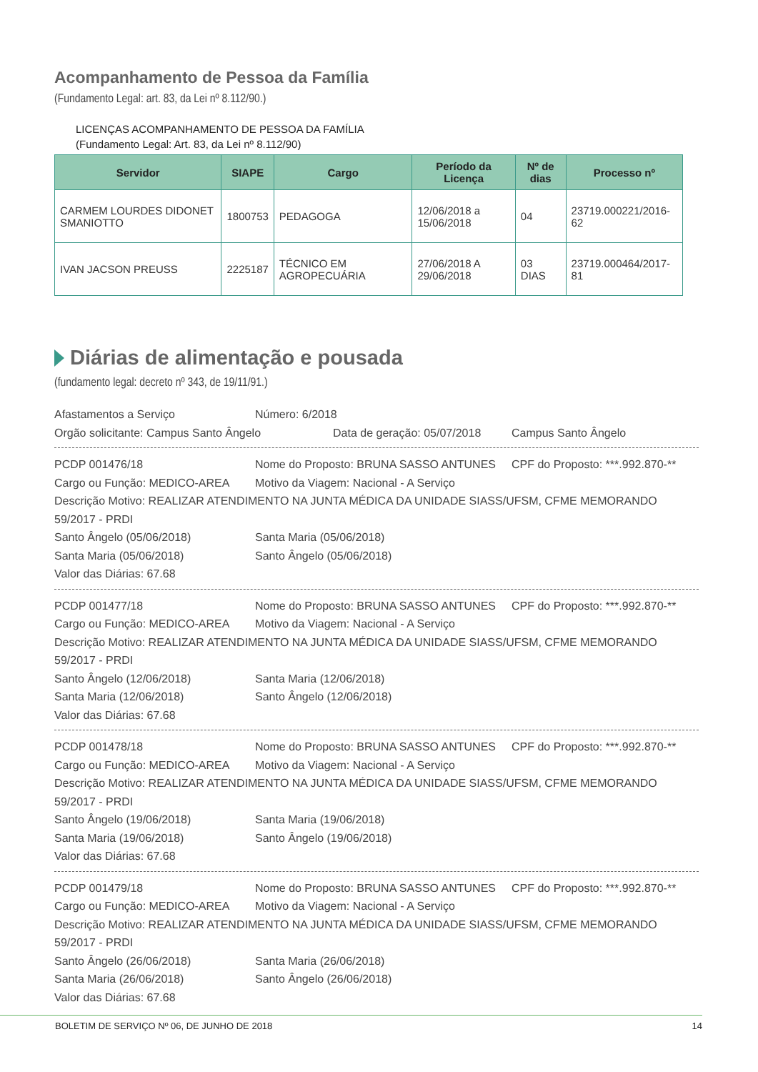Acompanhamento de Pessoa da Família
(Fundamento Legal: art. 83, da Lei nº 8.112/90.)
LICENÇAS ACOMPANHAMENTO DE PESSOA DA FAMÍLIA
(Fundamento Legal: Art. 83, da Lei nº 8.112/90)
| Servidor | SIAPE | Cargo | Período da Licença | Nº de dias | Processo nº |
| --- | --- | --- | --- | --- | --- |
| CARMEM LOURDES DIDONET SMANIOTTO | 1800753 | PEDAGOGA | 12/06/2018 a 15/06/2018 | 04 | 23719.000221/2016-62 |
| IVAN JACSON PREUSS | 2225187 | TÉCNICO EM AGROPECUÁRIA | 27/06/2018 A 29/06/2018 | 03 DIAS | 23719.000464/2017-81 |
Diárias de alimentação e pousada
(fundamento legal: decreto nº 343, de 19/11/91.)
Afastamentos a Serviço Número: 6/2018
Orgão solicitante: Campus Santo Ângelo Data de geração: 05/07/2018
Campus Santo Ângelo
PCDP 001476/18 Nome do Proposto: BRUNA SASSO ANTUNES CPF do Proposto: ***.992.870-**
Cargo ou Função: MEDICO-AREA Motivo da Viagem: Nacional - A Serviço
Descrição Motivo: REALIZAR ATENDIMENTO NA JUNTA MÉDICA DA UNIDADE SIASS/UFSM, CFME MEMORANDO 59/2017 - PRDI
Santo Ângelo (05/06/2018) Santa Maria (05/06/2018)
Santa Maria (05/06/2018) Santo Ângelo (05/06/2018)
Valor das Diárias: 67.68
PCDP 001477/18 Nome do Proposto: BRUNA SASSO ANTUNES CPF do Proposto: ***.992.870-**
Cargo ou Função: MEDICO-AREA Motivo da Viagem: Nacional - A Serviço
Descrição Motivo: REALIZAR ATENDIMENTO NA JUNTA MÉDICA DA UNIDADE SIASS/UFSM, CFME MEMORANDO 59/2017 - PRDI
Santo Ângelo (12/06/2018) Santa Maria (12/06/2018)
Santa Maria (12/06/2018) Santo Ângelo (12/06/2018)
Valor das Diárias: 67.68
PCDP 001478/18 Nome do Proposto: BRUNA SASSO ANTUNES CPF do Proposto: ***.992.870-**
Cargo ou Função: MEDICO-AREA Motivo da Viagem: Nacional - A Serviço
Descrição Motivo: REALIZAR ATENDIMENTO NA JUNTA MÉDICA DA UNIDADE SIASS/UFSM, CFME MEMORANDO 59/2017 - PRDI
Santo Ângelo (19/06/2018) Santa Maria (19/06/2018)
Santa Maria (19/06/2018) Santo Ângelo (19/06/2018)
Valor das Diárias: 67.68
PCDP 001479/18 Nome do Proposto: BRUNA SASSO ANTUNES CPF do Proposto: ***.992.870-**
Cargo ou Função: MEDICO-AREA Motivo da Viagem: Nacional - A Serviço
Descrição Motivo: REALIZAR ATENDIMENTO NA JUNTA MÉDICA DA UNIDADE SIASS/UFSM, CFME MEMORANDO 59/2017 - PRDI
Santo Ângelo (26/06/2018) Santa Maria (26/06/2018)
Santa Maria (26/06/2018) Santo Ângelo (26/06/2018)
Valor das Diárias: 67.68
BOLETIM DE SERVIÇO Nº 06, DE JUNHO DE 2018 14